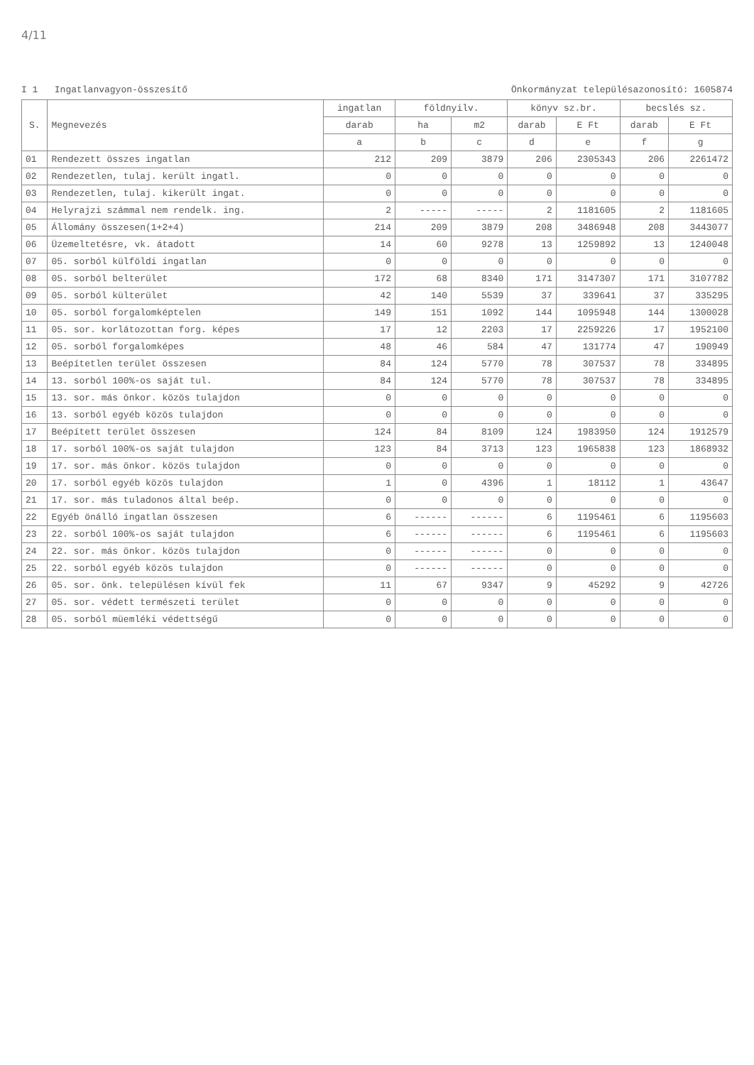4/11
I 1 Ingatlanvagyon-összesítő Önkormányzat településazonosító: 1605874
| S. | Megnevezés | ingatlan | földnyilv. | | könyv sz.br. | | becslés sz. | |
| --- | --- | --- | --- | --- | --- | --- | --- | --- |
| | | darab | ha | m2 | darab | E Ft | darab | E Ft |
| | | a | b | c | d | e | f | g |
| 01 | Rendezett összes ingatlan | 212 | 209 | 3879 | 206 | 2305343 | 206 | 2261472 |
| 02 | Rendezetlen, tulaj. került ingatl. | 0 | 0 | 0 | 0 | 0 | 0 | 0 |
| 03 | Rendezetlen, tulaj. kikerült ingat. | 0 | 0 | 0 | 0 | 0 | 0 | 0 |
| 04 | Helyrajzi számmal nem rendelk. ing. | 2 | ----- | ----- | 2 | 1181605 | 2 | 1181605 |
| 05 | Állomány összesen(1+2+4) | 214 | 209 | 3879 | 208 | 3486948 | 208 | 3443077 |
| 06 | Üzemeltetésre, vk. átadott | 14 | 60 | 9278 | 13 | 1259892 | 13 | 1240048 |
| 07 | 05. sorból külföldi ingatlan | 0 | 0 | 0 | 0 | 0 | 0 | 0 |
| 08 | 05. sorból belterület | 172 | 68 | 8340 | 171 | 3147307 | 171 | 3107782 |
| 09 | 05. sorból külterület | 42 | 140 | 5539 | 37 | 339641 | 37 | 335295 |
| 10 | 05. sorból forgalomképtelen | 149 | 151 | 1092 | 144 | 1095948 | 144 | 1300028 |
| 11 | 05. sor. korlátozottan forg. képes | 17 | 12 | 2203 | 17 | 2259226 | 17 | 1952100 |
| 12 | 05. sorból forgalomképes | 48 | 46 | 584 | 47 | 131774 | 47 | 190949 |
| 13 | Beépítetlen terület összesen | 84 | 124 | 5770 | 78 | 307537 | 78 | 334895 |
| 14 | 13. sorból 100%-os saját tul. | 84 | 124 | 5770 | 78 | 307537 | 78 | 334895 |
| 15 | 13. sor. más önkor. közös tulajdon | 0 | 0 | 0 | 0 | 0 | 0 | 0 |
| 16 | 13. sorból egyéb közös tulajdon | 0 | 0 | 0 | 0 | 0 | 0 | 0 |
| 17 | Beépített terület összesen | 124 | 84 | 8109 | 124 | 1983950 | 124 | 1912579 |
| 18 | 17. sorból 100%-os saját tulajdon | 123 | 84 | 3713 | 123 | 1965838 | 123 | 1868932 |
| 19 | 17. sor. más önkor. közös tulajdon | 0 | 0 | 0 | 0 | 0 | 0 | 0 |
| 20 | 17. sorból egyéb közös tulajdon | 1 | 0 | 4396 | 1 | 18112 | 1 | 43647 |
| 21 | 17. sor. más tuladonos által beép. | 0 | 0 | 0 | 0 | 0 | 0 | 0 |
| 22 | Egyéb önálló ingatlan összesen | 6 | ------ | ------ | 6 | 1195461 | 6 | 1195603 |
| 23 | 22. sorból 100%-os saját tulajdon | 6 | ------ | ------ | 6 | 1195461 | 6 | 1195603 |
| 24 | 22. sor. más önkor. közös tulajdon | 0 | ------ | ------ | 0 | 0 | 0 | 0 |
| 25 | 22. sorból egyéb közös tulajdon | 0 | ------ | ------ | 0 | 0 | 0 | 0 |
| 26 | 05. sor. önk. településen kívül fek | 11 | 67 | 9347 | 9 | 45292 | 9 | 42726 |
| 27 | 05. sor. védett természeti terület | 0 | 0 | 0 | 0 | 0 | 0 | 0 |
| 28 | 05. sorból müemléki védettségű | 0 | 0 | 0 | 0 | 0 | 0 | 0 |